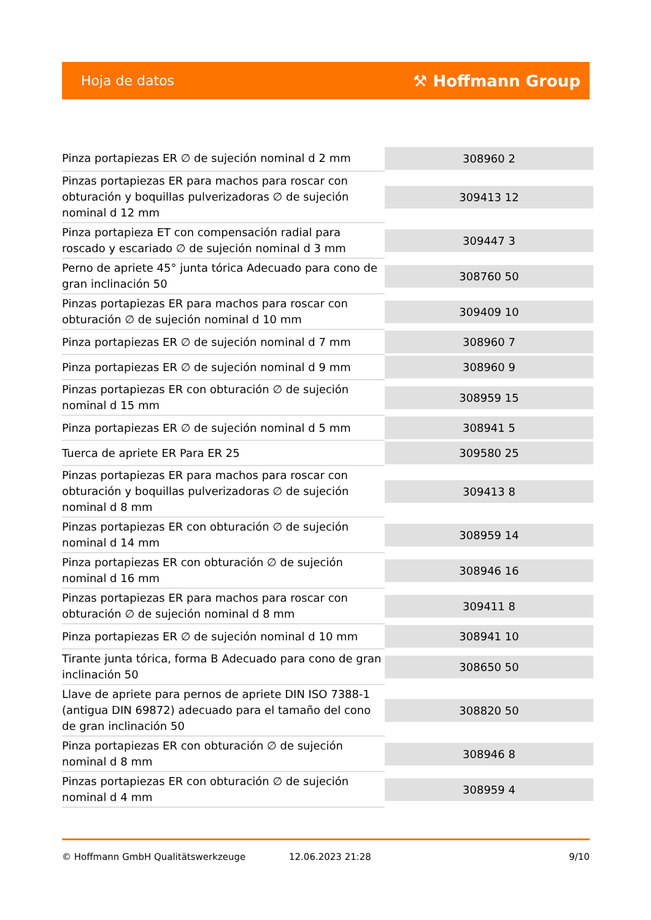Hoja de datos ⚒ Hoffmann Group
| Pinza portapiezas ER ∅ de sujeción nominal d 2 mm | 308960 2 |
| Pinzas portapiezas ER para machos para roscar con obturación y boquillas pulverizadoras ∅ de sujeción nominal d 12 mm | 309413 12 |
| Pinza portapieza ET con compensación radial para roscado y escariado ∅ de sujeción nominal d 3 mm | 309447 3 |
| Perno de apriete 45° junta tórica Adecuado para cono de gran inclinación 50 | 308760 50 |
| Pinzas portapiezas ER para machos para roscar con obturación ∅ de sujeción nominal d 10 mm | 309409 10 |
| Pinza portapiezas ER ∅ de sujeción nominal d 7 mm | 308960 7 |
| Pinza portapiezas ER ∅ de sujeción nominal d 9 mm | 308960 9 |
| Pinzas portapiezas ER con obturación ∅ de sujeción nominal d 15 mm | 308959 15 |
| Pinza portapiezas ER ∅ de sujeción nominal d 5 mm | 308941 5 |
| Tuerca de apriete ER Para ER 25 | 309580 25 |
| Pinzas portapiezas ER para machos para roscar con obturación y boquillas pulverizadoras ∅ de sujeción nominal d 8 mm | 309413 8 |
| Pinzas portapiezas ER con obturación ∅ de sujeción nominal d 14 mm | 308959 14 |
| Pinza portapiezas ER con obturación ∅ de sujeción nominal d 16 mm | 308946 16 |
| Pinzas portapiezas ER para machos para roscar con obturación ∅ de sujeción nominal d 8 mm | 309411 8 |
| Pinza portapiezas ER ∅ de sujeción nominal d 10 mm | 308941 10 |
| Tirante junta tórica, forma B Adecuado para cono de gran inclinación 50 | 308650 50 |
| Llave de apriete para pernos de apriete DIN ISO 7388-1 (antigua DIN 69872) adecuado para el tamaño del cono de gran inclinación 50 | 308820 50 |
| Pinza portapiezas ER con obturación ∅ de sujeción nominal d 8 mm | 308946 8 |
| Pinzas portapiezas ER con obturación ∅ de sujeción nominal d 4 mm | 308959 4 |
© Hoffmann GmbH Qualitätswerkzeuge 12.06.2023 21:28 9/10